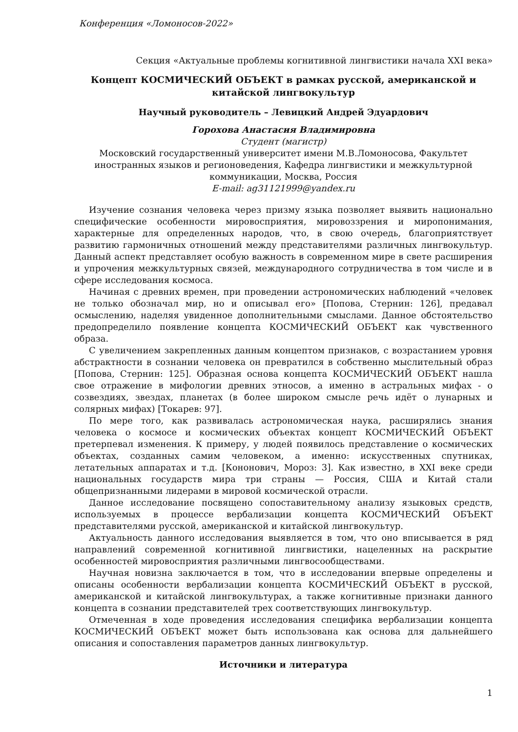Конференция «Ломоносов-2022»
Секция «Актуальные проблемы когнитивной лингвистики начала XXI века»
Концепт КОСМИЧЕСКИЙ ОБЪЕКТ в рамках русской, американской и китайской лингвокультур
Научный руководитель – Левицкий Андрей Эдуардович
Горохова Анастасия Владимировна
Студент (магистр)
Московский государственный университет имени М.В.Ломоносова, Факультет иностранных языков и регионоведения, Кафедра лингвистики и межкультурной коммуникации, Москва, Россия
E-mail: ag31121999@yandex.ru
Изучение сознания человека через призму языка позволяет выявить национально специфические особенности мировосприятия, мировоззрения и миропонимания, характерные для определенных народов, что, в свою очередь, благоприятствует развитию гармоничных отношений между представителями различных лингвокультур. Данный аспект представляет особую важность в современном мире в свете расширения и упрочения межкультурных связей, международного сотрудничества в том числе и в сфере исследования космоса.
Начиная с древних времен, при проведении астрономических наблюдений «человек не только обозначал мир, но и описывал его» [Попова, Стернин: 126], предавал осмыслению, наделяя увиденное дополнительными смыслами. Данное обстоятельство предопределило появление концепта КОСМИЧЕСКИЙ ОБЪЕКТ как чувственного образа.
С увеличением закрепленных данным концептом признаков, с возрастанием уровня абстрактности в сознании человека он превратился в собственно мыслительный образ [Попова, Стернин: 125]. Образная основа концепта КОСМИЧЕСКИЙ ОБЪЕКТ нашла свое отражение в мифологии древних этносов, а именно в астральных мифах - о созвездиях, звездах, планетах (в более широком смысле речь идёт о лунарных и солярных мифах) [Токарев: 97].
По мере того, как развивалась астрономическая наука, расширялись знания человека о космосе и космических объектах концепт КОСМИЧЕСКИЙ ОБЪЕКТ претерпевал изменения. К примеру, у людей появилось представление о космических объектах, созданных самим человеком, а именно: искусственных спутниках, летательных аппаратах и т.д. [Кононович, Мороз: 3]. Как известно, в XXI веке среди национальных государств мира три страны — Россия, США и Китай стали общепризнанными лидерами в мировой космической отрасли.
Данное исследование посвящено сопоставительному анализу языковых средств, используемых в процессе вербализации концепта КОСМИЧЕСКИЙ ОБЪЕКТ представителями русской, американской и китайской лингвокультур.
Актуальность данного исследования выявляется в том, что оно вписывается в ряд направлений современной когнитивной лингвистики, нацеленных на раскрытие особенностей мировосприятия различными лингвосообществами.
Научная новизна заключается в том, что в исследовании впервые определены и описаны особенности вербализации концепта КОСМИЧЕСКИЙ ОБЪЕКТ в русской, американской и китайской лингвокультурах, а также когнитивные признаки данного концепта в сознании представителей трех соответствующих лингвокультур.
Отмеченная в ходе проведения исследования специфика вербализации концепта КОСМИЧЕСКИЙ ОБЪЕКТ может быть использована как основа для дальнейшего описания и сопоставления параметров данных лингвокультур.
Источники и литература
1